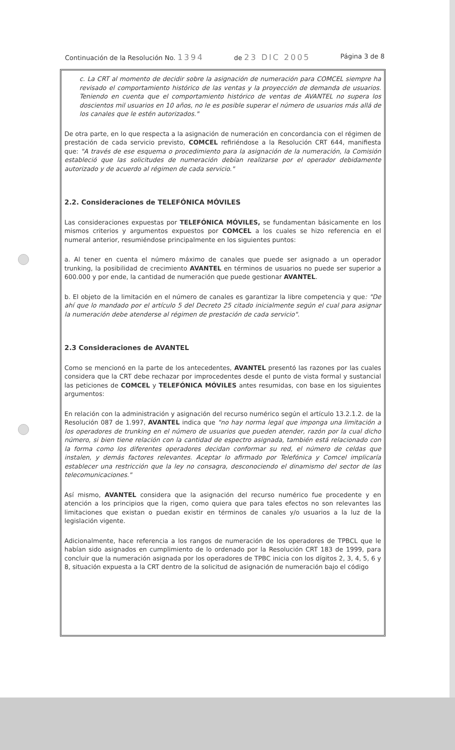Continuación de la Resolución No. 1394 de 23 DIC 2005 Página 3 de 8
c. La CRT al momento de decidir sobre la asignación de numeración para COMCEL siempre ha revisado el comportamiento histórico de las ventas y la proyección de demanda de usuarios. Teniendo en cuenta que el comportamiento histórico de ventas de AVANTEL no supera los doscientos mil usuarios en 10 años, no le es posible superar el número de usuarios más allá de los canales que le estén autorizados."
De otra parte, en lo que respecta a la asignación de numeración en concordancia con el régimen de prestación de cada servicio previsto, COMCEL refiriéndose a la Resolución CRT 644, manifiesta que: "A través de ese esquema o procedimiento para la asignación de la numeración, la Comisión estableció que las solicitudes de numeración debían realizarse por el operador debidamente autorizado y de acuerdo al régimen de cada servicio."
2.2. Consideraciones de TELEFÓNICA MÓVILES
Las consideraciones expuestas por TELEFÓNICA MÓVILES, se fundamentan básicamente en los mismos criterios y argumentos expuestos por COMCEL a los cuales se hizo referencia en el numeral anterior, resumiéndose principalmente en los siguientes puntos:
a. Al tener en cuenta el número máximo de canales que puede ser asignado a un operador trunking, la posibilidad de crecimiento AVANTEL en términos de usuarios no puede ser superior a 600.000 y por ende, la cantidad de numeración que puede gestionar AVANTEL.
b. El objeto de la limitación en el número de canales es garantizar la libre competencia y que: "De ahí que lo mandado por el artículo 5 del Decreto 25 citado inicialmente según el cual para asignar la numeración debe atenderse al régimen de prestación de cada servicio".
2.3 Consideraciones de AVANTEL
Como se mencionó en la parte de los antecedentes, AVANTEL presentó las razones por las cuales considera que la CRT debe rechazar por improcedentes desde el punto de vista formal y sustancial las peticiones de COMCEL y TELEFÓNICA MÓVILES antes resumidas, con base en los siguientes argumentos:
En relación con la administración y asignación del recurso numérico según el artículo 13.2.1.2. de la Resolución 087 de 1.997, AVANTEL indica que "no hay norma legal que imponga una limitación a los operadores de trunking en el número de usuarios que pueden atender, razón por la cual dicho número, si bien tiene relación con la cantidad de espectro asignada, también está relacionado con la forma como los diferentes operadores decidan conformar su red, el número de celdas que instalen, y demás factores relevantes. Aceptar lo afirmado por Telefónica y Comcel implicaría establecer una restricción que la ley no consagra, desconociendo el dinamismo del sector de las telecomunicaciones."
Así mismo, AVANTEL considera que la asignación del recurso numérico fue procedente y en atención a los principios que la rigen, como quiera que para tales efectos no son relevantes las limitaciones que existan o puedan existir en términos de canales y/o usuarios a la luz de la legislación vigente.
Adicionalmente, hace referencia a los rangos de numeración de los operadores de TPBCL que le habían sido asignados en cumplimiento de lo ordenado por la Resolución CRT 183 de 1999, para concluir que la numeración asignada por los operadores de TPBC inicia con los dígitos 2, 3, 4, 5, 6 y 8, situación expuesta a la CRT dentro de la solicitud de asignación de numeración bajo el código